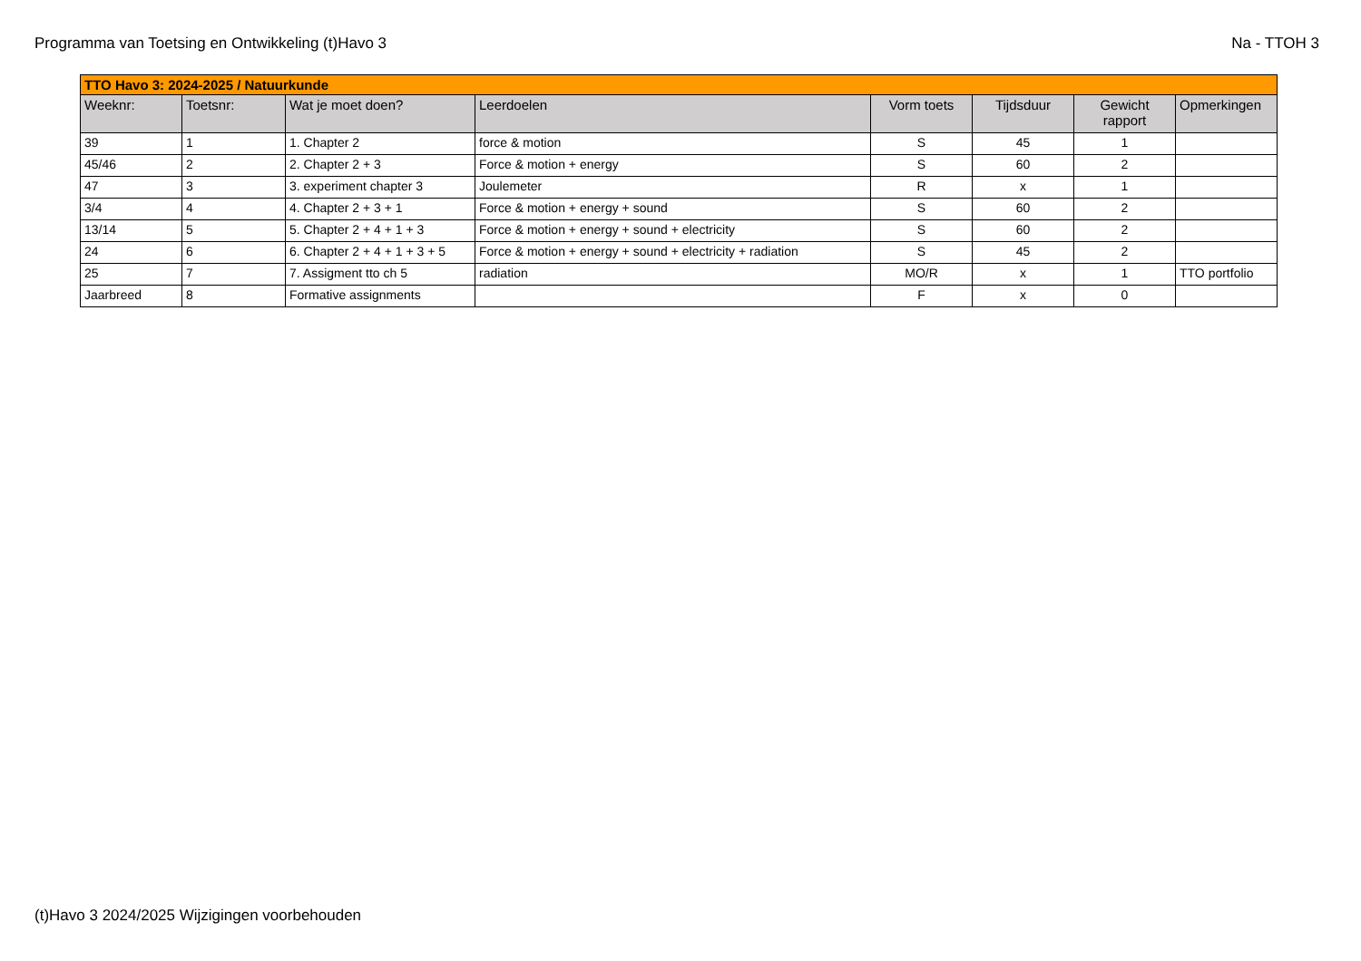Programma van Toetsing en Ontwikkeling (t)Havo 3 Na - TTOH 3
| TTO Havo 3: 2024-2025 / Natuurkunde | | | | | | | |
| --- | --- | --- | --- | --- | --- | --- | --- |
| Weeknr: | Toetsnr: | Wat je moet doen? | Leerdoelen | Vorm toets | Tijdsduur | Gewicht rapport | Opmerkingen |
| 39 | 1 | 1. Chapter 2 | force & motion | S | 45 | 1 | |
| 45/46 | 2 | 2. Chapter 2 + 3 | Force & motion + energy | S | 60 | 2 | |
| 47 | 3 | 3. experiment chapter 3 | Joulemeter | R | x | 1 | |
| 3/4 | 4 | 4. Chapter 2 + 3 + 1 | Force & motion + energy + sound | S | 60 | 2 | |
| 13/14 | 5 | 5. Chapter 2 + 4 + 1 + 3 | Force & motion + energy + sound + electricity | S | 60 | 2 | |
| 24 | 6 | 6. Chapter 2 + 4 + 1 + 3 + 5 | Force & motion + energy + sound + electricity + radiation | S | 45 | 2 | |
| 25 | 7 | 7. Assigment tto ch 5 | radiation | MO/R | x | 1 | TTO portfolio |
| Jaarbreed | 8 | Formative assignments | | F | x | 0 | |
(t)Havo 3 2024/2025 Wijzigingen voorbehouden